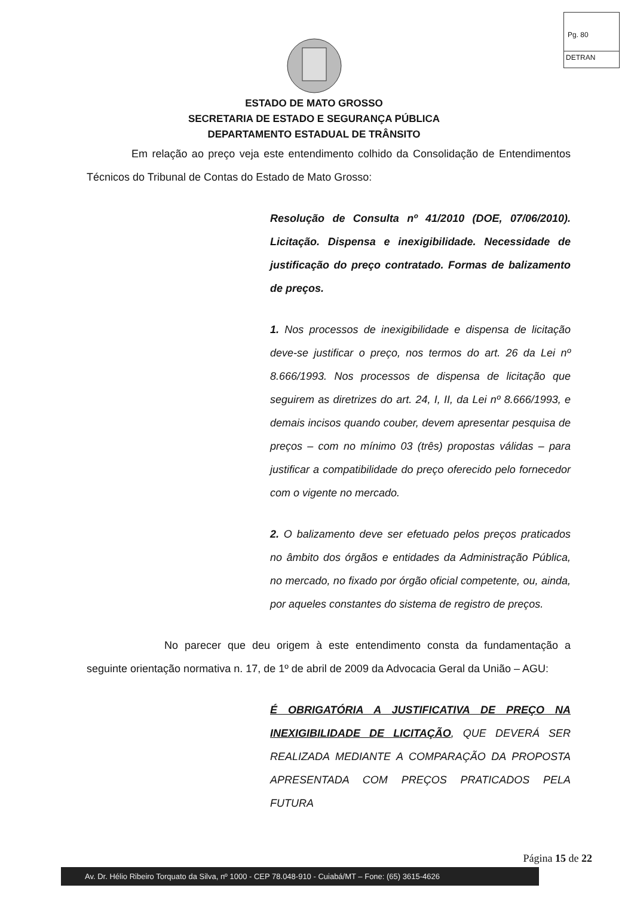Pg. 80
DETRAN
ESTADO DE MATO GROSSO
SECRETARIA DE ESTADO E SEGURANÇA PÚBLICA
DEPARTAMENTO ESTADUAL DE TRÂNSITO
Em relação ao preço veja este entendimento colhido da Consolidação de Entendimentos Técnicos do Tribunal de Contas do Estado de Mato Grosso:
Resolução de Consulta nº 41/2010 (DOE, 07/06/2010). Licitação. Dispensa e inexigibilidade. Necessidade de justificação do preço contratado. Formas de balizamento de preços.
1. Nos processos de inexigibilidade e dispensa de licitação deve-se justificar o preço, nos termos do art. 26 da Lei nº 8.666/1993. Nos processos de dispensa de licitação que seguirem as diretrizes do art. 24, I, II, da Lei nº 8.666/1993, e demais incisos quando couber, devem apresentar pesquisa de preços – com no mínimo 03 (três) propostas válidas – para justificar a compatibilidade do preço oferecido pelo fornecedor com o vigente no mercado.
2. O balizamento deve ser efetuado pelos preços praticados no âmbito dos órgãos e entidades da Administração Pública, no mercado, no fixado por órgão oficial competente, ou, ainda, por aqueles constantes do sistema de registro de preços.
No parecer que deu origem à este entendimento consta da fundamentação a seguinte orientação normativa n. 17, de 1º de abril de 2009 da Advocacia Geral da União – AGU:
É OBRIGATÓRIA A JUSTIFICATIVA DE PREÇO NA INEXIGIBILIDADE DE LICITAÇÃO, QUE DEVERÁ SER REALIZADA MEDIANTE A COMPARAÇÃO DA PROPOSTA APRESENTADA COM PREÇOS PRATICADOS PELA FUTURA
Página 15 de 22
Av. Dr. Hélio Ribeiro Torquato da Silva, nº 1000 - CEP 78.048-910 - Cuiabá/MT – Fone: (65) 3615-4626